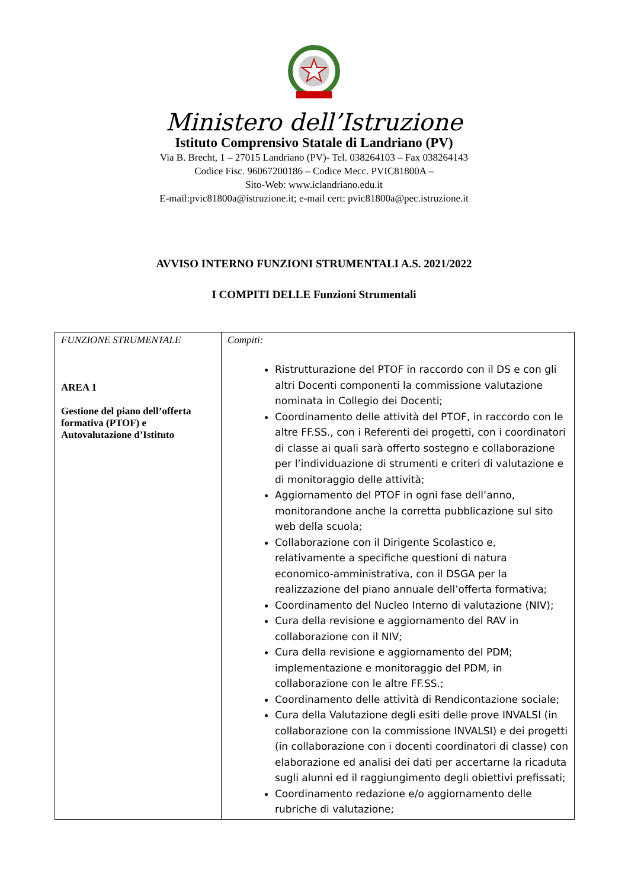Ministero dell’Istruzione
Istituto Comprensivo Statale di Landriano (PV)
Via B. Brecht, 1 – 27015 Landriano (PV)- Tel. 038264103 – Fax 038264143
Codice Fisc. 96067200186 – Codice Mecc. PVIC81800A –
Sito-Web: www.iclandriano.edu.it
E-mail:pvic81800a@istruzione.it; e-mail cert: pvic81800a@pec.istruzione.it
AVVISO INTERNO FUNZIONI STRUMENTALI A.S. 2021/2022
I COMPITI DELLE Funzioni Strumentali
| FUNZIONE STRUMENTALE AREA 1 Gestione del piano dell’offerta formativa (PTOF) e Autovalutazione d’Istituto | Compiti: Ristrutturazione del PTOF in raccordo con il DS e con gli altri Docenti componenti la commissione valutazione nominata in Collegio dei Docenti; Coordinamento delle attività del PTOF, in raccordo con le altre FF.SS., con i Referenti dei progetti, con i coordinatori di classe ai quali sarà offerto sostegno e collaborazione per l’individuazione di strumenti e criteri di valutazione e di monitoraggio delle attività; Aggiornamento del PTOF in ogni fase dell’anno, monitorandone anche la corretta pubblicazione sul sito web della scuola; Collaborazione con il Dirigente Scolastico e, relativamente a specifiche questioni di natura economico-amministrativa, con il DSGA per la realizzazione del piano annuale dell’offerta formativa; Coordinamento del Nucleo Interno di valutazione (NIV); Cura della revisione e aggiornamento del RAV in collaborazione con il NIV; Cura della revisione e aggiornamento del PDM; implementazione e monitoraggio del PDM, in collaborazione con le altre FF.SS.; Coordinamento delle attività di Rendicontazione sociale; Cura della Valutazione degli esiti delle prove INVALSI (in collaborazione con la commissione INVALSI) e dei progetti (in collaborazione con i docenti coordinatori di classe) con elaborazione ed analisi dei dati per accertarne la ricaduta sugli alunni ed il raggiungimento degli obiettivi prefissati; Coordinamento redazione e/o aggiornamento delle rubriche di valutazione; |